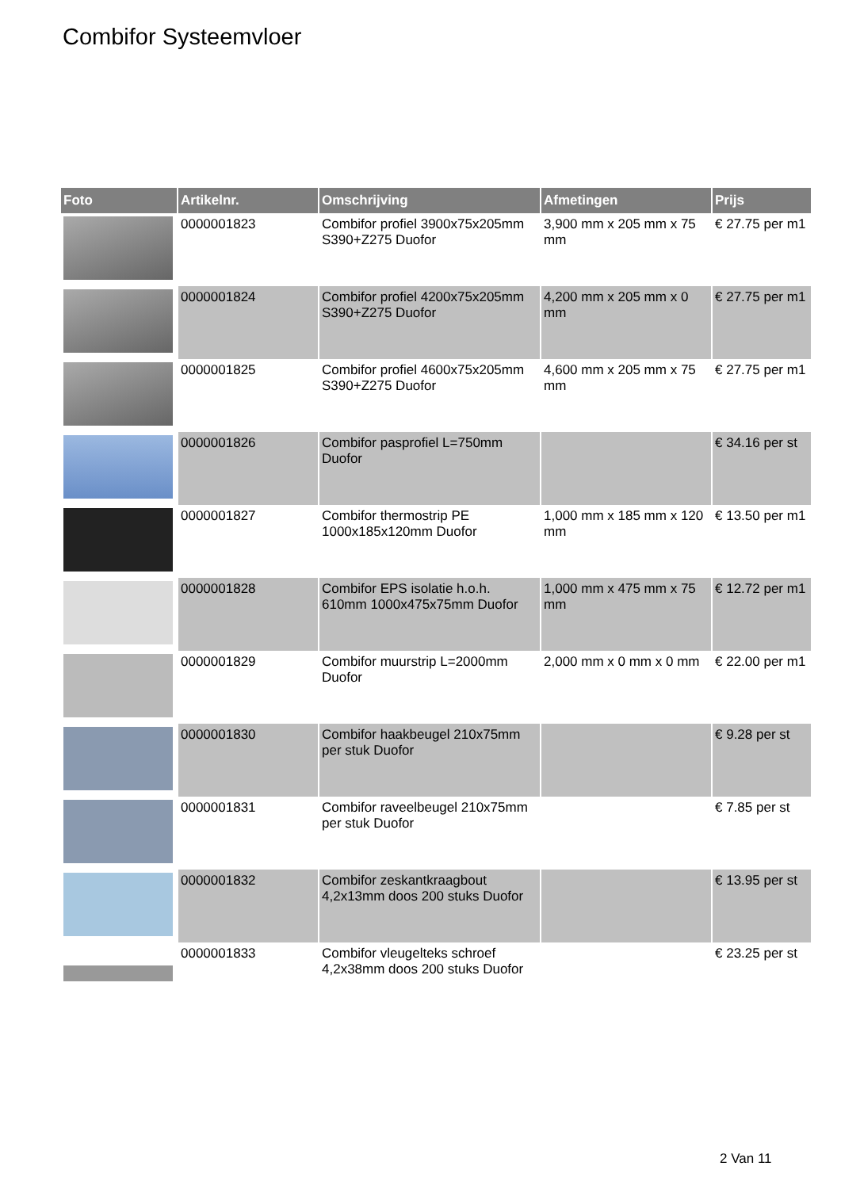Combifor Systeemvloer
| Foto | Artikelnr. | Omschrijving | Afmetingen | Prijs |
| --- | --- | --- | --- | --- |
| | 0000001823 | Combifor profiel 3900x75x205mm S390+Z275 Duofor | 3,900 mm x 205 mm x 75 mm | € 27.75 per m1 |
| | 0000001824 | Combifor profiel 4200x75x205mm S390+Z275 Duofor | 4,200 mm x 205 mm x 0 mm | € 27.75 per m1 |
| | 0000001825 | Combifor profiel 4600x75x205mm S390+Z275 Duofor | 4,600 mm x 205 mm x 75 mm | € 27.75 per m1 |
| | 0000001826 | Combifor pasprofiel L=750mm Duofor | | € 34.16 per st |
| | 0000001827 | Combifor thermostrip PE 1000x185x120mm Duofor | 1,000 mm x 185 mm x 120 mm | € 13.50 per m1 |
| | 0000001828 | Combifor EPS isolatie h.o.h. 610mm 1000x475x75mm Duofor | 1,000 mm x 475 mm x 75 mm | € 12.72 per m1 |
| | 0000001829 | Combifor muurstrip L=2000mm Duofor | 2,000 mm x 0 mm x 0 mm | € 22.00 per m1 |
| | 0000001830 | Combifor haakbeugel 210x75mm per stuk Duofor | | € 9.28 per st |
| | 0000001831 | Combifor raveelbeugel 210x75mm per stuk Duofor | | € 7.85 per st |
| | 0000001832 | Combifor zeskantkraagbout 4,2x13mm doos 200 stuks Duofor | | € 13.95 per st |
| | 0000001833 | Combifor vleugelteks schroef 4,2x38mm doos 200 stuks Duofor | | € 23.25 per st |
2 Van 11